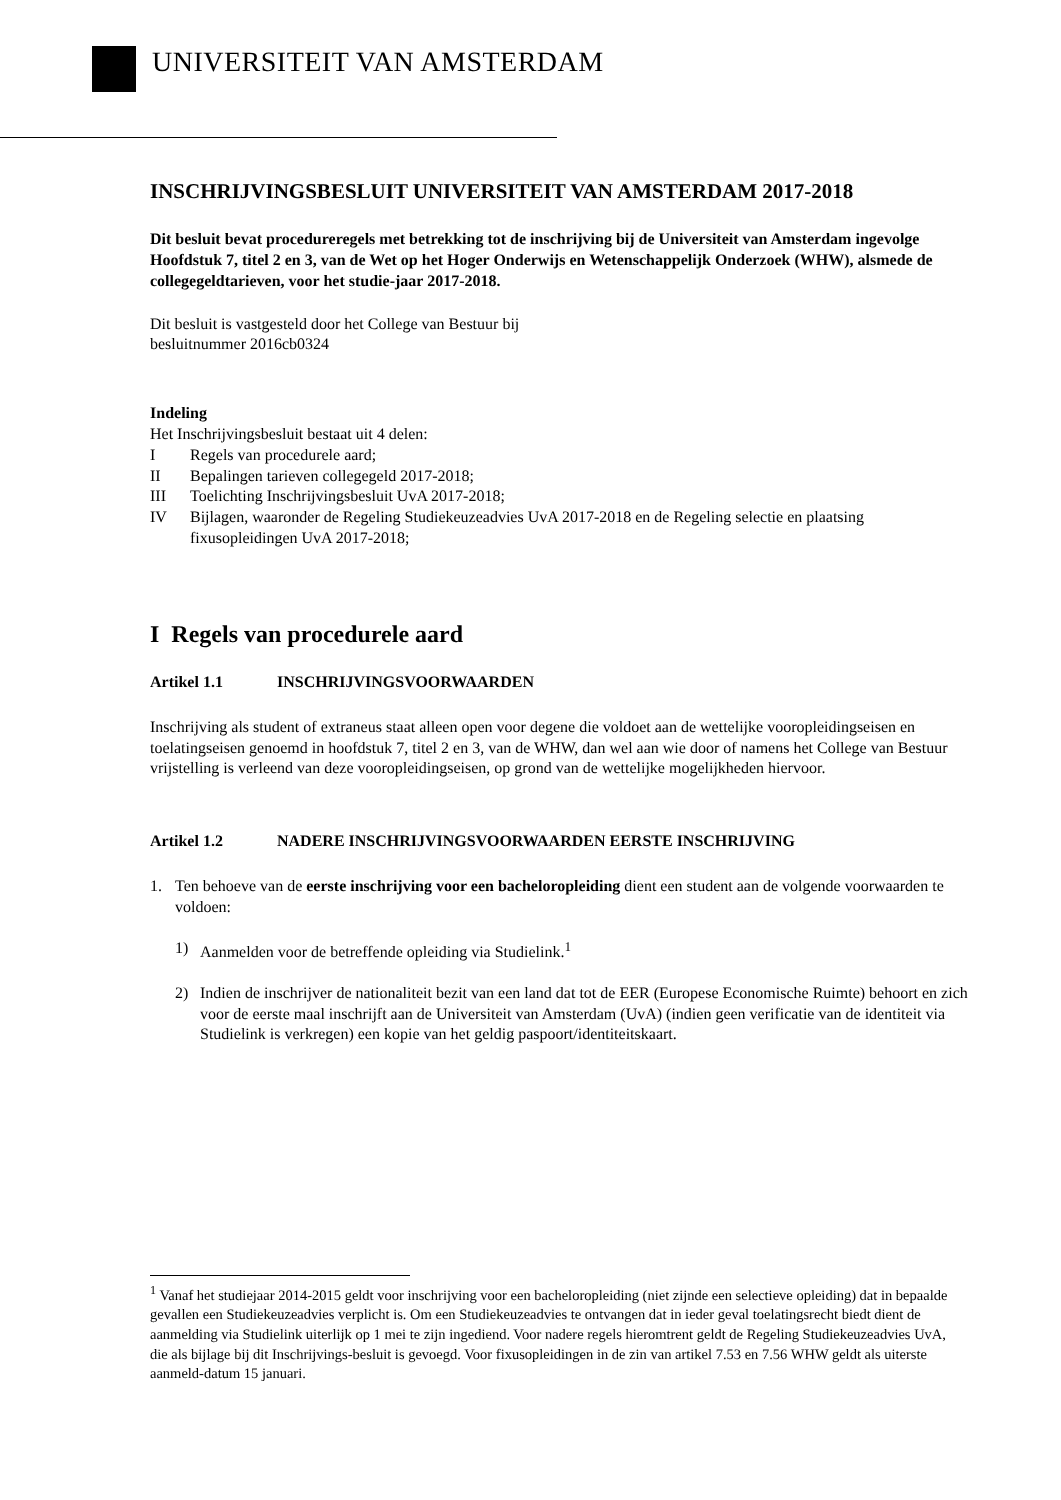UNIVERSITEIT VAN AMSTERDAM
INSCHRIJVINGSBESLUIT UNIVERSITEIT VAN AMSTERDAM 2017-2018
Dit besluit bevat procedureregels met betrekking tot de inschrijving bij de Universiteit van Amsterdam ingevolge Hoofdstuk 7, titel 2 en 3, van de Wet op het Hoger Onderwijs en Wetenschappelijk Onderzoek (WHW), alsmede de collegegeldtarieven, voor het studie-jaar 2017-2018.
Dit besluit is vastgesteld door het College van Bestuur bij
besluitnummer 2016cb0324
Indeling
Het Inschrijvingsbesluit bestaat uit 4 delen:
I Regels van procedurele aard;
II Bepalingen tarieven collegegeld 2017-2018;
III Toelichting Inschrijvingsbesluit UvA 2017-2018;
IV Bijlagen, waaronder de Regeling Studiekeuzeadvies UvA 2017-2018 en de Regeling selectie en plaatsing fixusopleidingen UvA 2017-2018;
I Regels van procedurele aard
Artikel 1.1 INSCHRIJVINGSVOORWAARDEN
Inschrijving als student of extraneus staat alleen open voor degene die voldoet aan de wettelijke vooropleidingseisen en toelatingseisen genoemd in hoofdstuk 7, titel 2 en 3, van de WHW, dan wel aan wie door of namens het College van Bestuur vrijstelling is verleend van deze vooropleidingseisen, op grond van de wettelijke mogelijkheden hiervoor.
Artikel 1.2 NADERE INSCHRIJVINGSVOORWAARDEN EERSTE INSCHRIJVING
1. Ten behoeve van de eerste inschrijving voor een bacheloropleiding dient een student aan de volgende voorwaarden te voldoen:
1) Aanmelden voor de betreffende opleiding via Studielink.<sup>1</sup>
2) Indien de inschrijver de nationaliteit bezit van een land dat tot de EER (Europese Economische Ruimte) behoort en zich voor de eerste maal inschrijft aan de Universiteit van Amsterdam (UvA) (indien geen verificatie van de identiteit via Studielink is verkregen) een kopie van het geldig paspoort/identiteitskaart.
<sup>1</sup> Vanaf het studiejaar 2014-2015 geldt voor inschrijving voor een bacheloropleiding (niet zijnde een selectieve opleiding) dat in bepaalde gevallen een Studiekeuzeadvies verplicht is. Om een Studiekeuzeadvies te ontvangen dat in ieder geval toelatingsrecht biedt dient de aanmelding via Studielink uiterlijk op 1 mei te zijn ingediend. Voor nadere regels hieromtrent geldt de Regeling Studiekeuzeadvies UvA, die als bijlage bij dit Inschrijvings-besluit is gevoegd. Voor fixusopleidingen in de zin van artikel 7.53 en 7.56 WHW geldt als uiterste aanmeld-datum 15 januari.